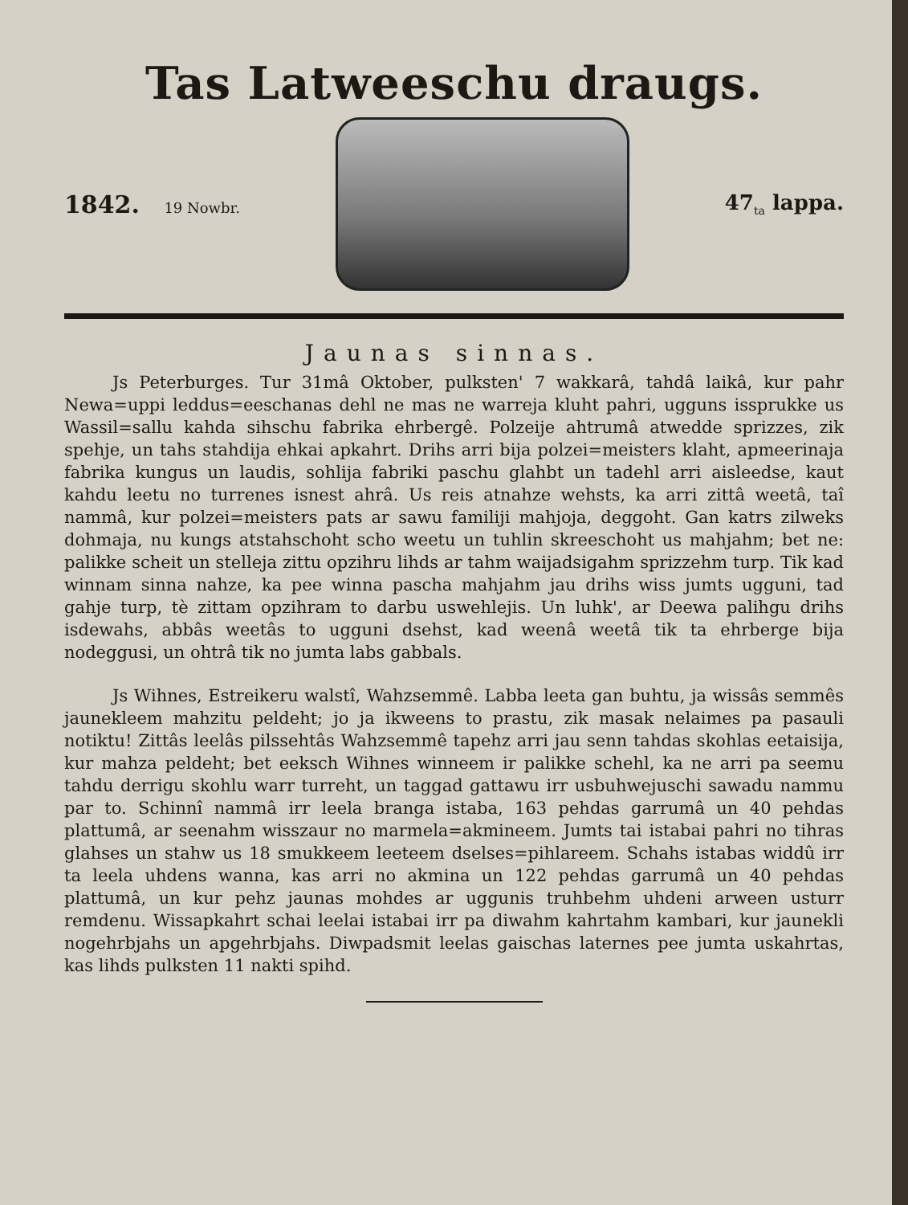Tas Latweeschu draugs.
1842. 19 Nowbr.
47<sub>ta</sub> lappa.
Jaunas sinnas.
Js Peterburges. Tur 31mâ Oktober, pulksten' 7 wakkarâ, tahdâ laikâ, kur pahr Newa=uppi leddus=eeschanas dehl ne mas ne warreja kluht pahri, ugguns issprukke us Wassil=sallu kahda sihschu fabrika ehrbergê. Polzeije ahtrumâ atwedde sprizzes, zik spehje, un tahs stahdija ehkai apkahrt. Drihs arri bija polzei=meisters klaht, apmeerinaja fabrika kungus un laudis, sohlija fabriki paschu glahbt un tadehl arri aisleedse, kaut kahdu leetu no turrenes isnest ahrâ. Us reis atnahze wehsts, ka arri zittâ weetâ, taî nammâ, kur polzei=meisters pats ar sawu familiji mahjoja, deggoht. Gan katrs zilweks dohmaja, nu kungs atstahschoht scho weetu un tuhlin skreeschoht us mahjahm; bet ne: palikke scheit un stelleja zittu opzihru lihds ar tahm waijadsigahm sprizzehm turp. Tik kad winnam sinna nahze, ka pee winna pascha mahjahm jau drihs wiss jumts ugguni, tad gahje turp, tè zittam opzihram to darbu uswehlejis. Un luhk', ar Deewa palihgu drihs isdewahs, abbâs weetâs to ugguni dsehst, kad weenâ weetâ tik ta ehrberge bija nodeggusi, un ohtrâ tik no jumta labs gabbals.
Js Wihnes, Estreikeru walstî, Wahzsemmê. Labba leeta gan buhtu, ja wissâs semmês jaunekleem mahzitu peldeht; jo ja ikweens to prastu, zik masak nelaimes pa pasauli notiktu! Zittâs leelâs pilssehtâs Wahzsemmê tapehz arri jau senn tahdas skohlas eetaisija, kur mahza peldeht; bet eeksch Wihnes winneem ir palikke schehl, ka ne arri pa seemu tahdu derrigu skohlu warr turreht, un taggad gattawu irr usbuhwejuschi sawadu nammu par to. Schinnî nammâ irr leela branga istaba, 163 pehdas garrumâ un 40 pehdas plattumâ, ar seenahm wisszaur no marmela=akmineem. Jumts tai istabai pahri no tihras glahses un stahw us 18 smukkeem leeteem dselses=pihlareem. Schahs istabas widdû irr ta leela uhdens wanna, kas arri no akmina un 122 pehdas garrumâ un 40 pehdas plattumâ, un kur pehz jaunas mohdes ar uggunis truhbehm uhdeni arween usturr remdenu. Wissapkahrt schai leelai istabai irr pa diwahm kahrtahm kambari, kur jaunekli nogehrbjahs un apgehrbjahs. Diwpadsmit leelas gaischas laternes pee jumta uskahrtas, kas lihds pulksten 11 nakti spihd.